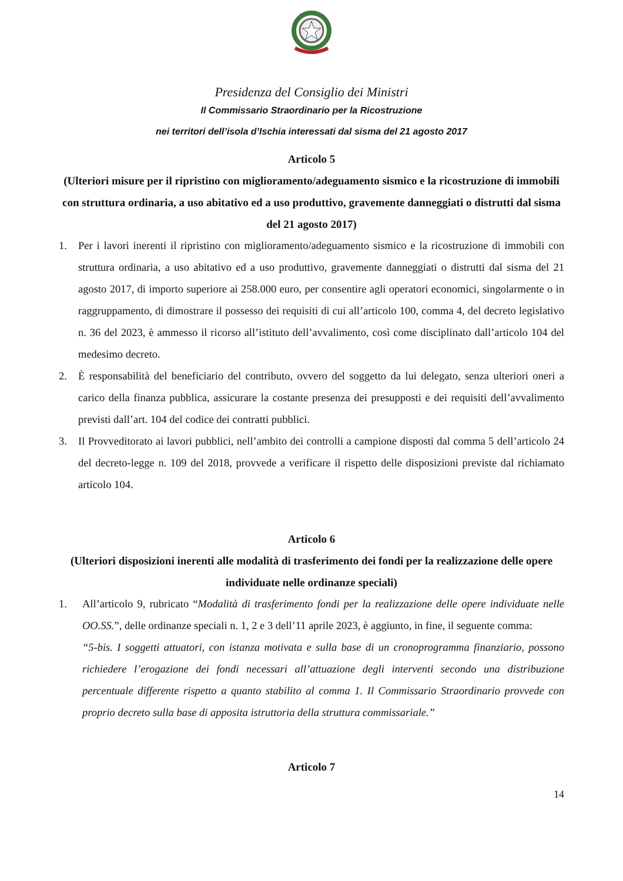Presidenza del Consiglio dei Ministri
Il Commissario Straordinario per la Ricostruzione
nei territori dell’isola d’Ischia interessati dal sisma del 21 agosto 2017
Articolo 5
(Ulteriori misure per il ripristino con miglioramento/adeguamento sismico e la ricostruzione di immobili con struttura ordinaria, a uso abitativo ed a uso produttivo, gravemente danneggiati o distrutti dal sisma del 21 agosto 2017)
1. Per i lavori inerenti il ripristino con miglioramento/adeguamento sismico e la ricostruzione di immobili con struttura ordinaria, a uso abitativo ed a uso produttivo, gravemente danneggiati o distrutti dal sisma del 21 agosto 2017, di importo superiore ai 258.000 euro, per consentire agli operatori economici, singolarmente o in raggruppamento, di dimostrare il possesso dei requisiti di cui all’articolo 100, comma 4, del decreto legislativo n. 36 del 2023, è ammesso il ricorso all’istituto dell’avvalimento, così come disciplinato dall’articolo 104 del medesimo decreto.
2. È responsabilità del beneficiario del contributo, ovvero del soggetto da lui delegato, senza ulteriori oneri a carico della finanza pubblica, assicurare la costante presenza dei presupposti e dei requisiti dell’avvalimento previsti dall’art. 104 del codice dei contratti pubblici.
3. Il Provveditorato ai lavori pubblici, nell’ambito dei controlli a campione disposti dal comma 5 dell’articolo 24 del decreto-legge n. 109 del 2018, provvede a verificare il rispetto delle disposizioni previste dal richiamato articolo 104.
Articolo 6
(Ulteriori disposizioni inerenti alle modalità di trasferimento dei fondi per la realizzazione delle opere individuate nelle ordinanze speciali)
1. All’articolo 9, rubricato “Modalità di trasferimento fondi per la realizzazione delle opere individuate nelle OO.SS.”, delle ordinanze speciali n. 1, 2 e 3 dell’11 aprile 2023, è aggiunto, in fine, il seguente comma:
“5-bis. I soggetti attuatori, con istanza motivata e sulla base di un cronoprogramma finanziario, possono richiedere l’erogazione dei fondi necessari all’attuazione degli interventi secondo una distribuzione percentuale differente rispetto a quanto stabilito al comma 1. Il Commissario Straordinario provvede con proprio decreto sulla base di apposita istruttoria della struttura commissariale.”
Articolo 7
14